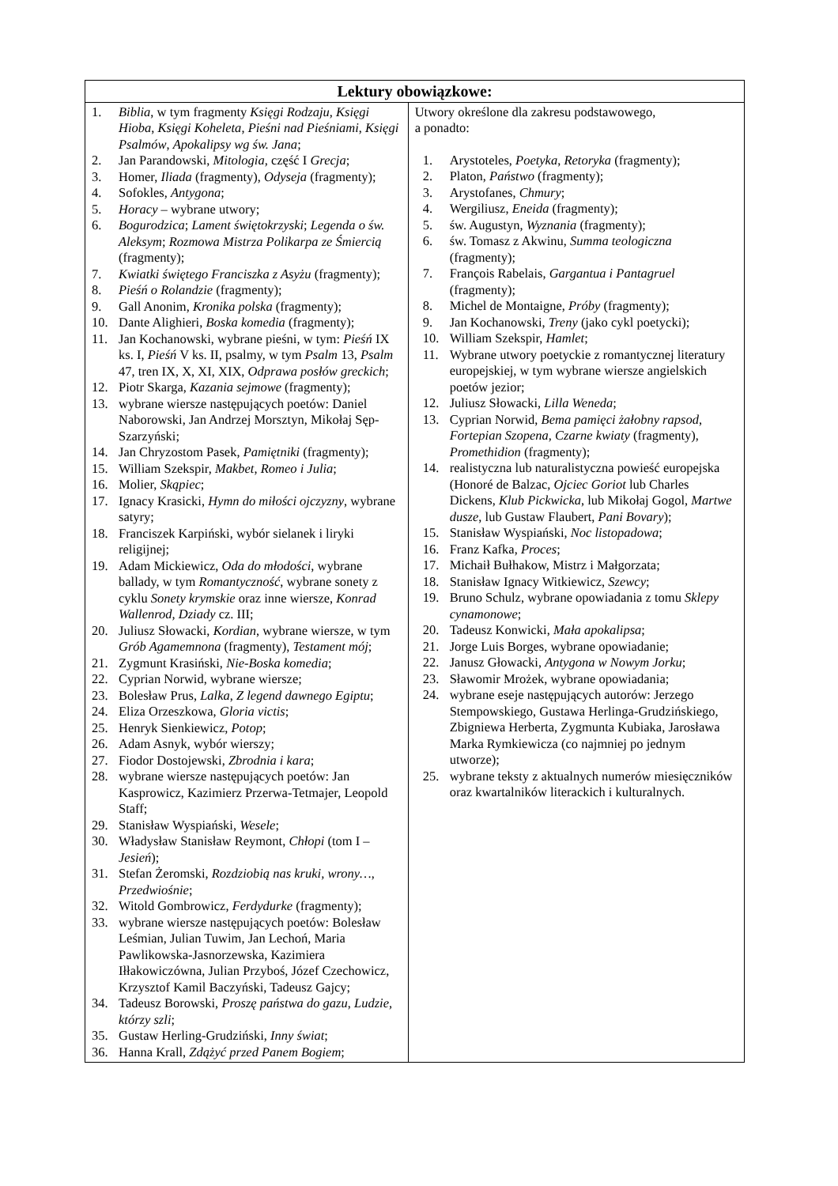| Lektury obowiązkowe: | |
| --- | --- |
| 1. Biblia , w tym fragmenty Księgi Rodzaju, Księgi Hioba , Księgi Koheleta , Pieśni nad Pieśniami , Księgi Psalmów , Apokalipsy wg św. Jana ; 2. Jan Parandowski, Mitologia, część I Grecja ; 3. Homer, Iliada (fragmenty), Odyseja (fragmenty); 4. Sofokles, Antygona ; 5. Horacy – wybrane utwory; 6. Bogurodzica ; Lament świętokrzyski ; Legenda o św. Aleksym ; Rozmowa Mistrza Polikarpa ze Śmiercią (fragmenty); 7. Kwiatki świętego Franciszka z Asyżu (fragmenty); 8. Pieśń o Rolandzie (fragmenty); 9. Gall Anonim, Kronika polska (fragmenty); 10. Dante Alighieri, Boska komedia (fragmenty); 11. Jan Kochanowski, wybrane pieśni, w tym: Pieśń IX ks. I, Pieśń V ks. II, psalmy, w tym Psalm 13, Psalm 47, tren IX, X, XI, XIX, Odprawa posłów greckich ; 12. Piotr Skarga, Kazania sejmowe (fragmenty); 13. wybrane wiersze następujących poetów: Daniel Naborowski, Jan Andrzej Morsztyn, Mikołaj Sęp-Szarzyński; 14. Jan Chryzostom Pasek, Pamiętniki (fragmenty); 15. William Szekspir, Makbet , Romeo i Julia ; 16. Molier, Skąpiec ; 17. Ignacy Krasicki, Hymn do miłości ojczyzny , wybrane satyry; 18. Franciszek Karpiński, wybór sielanek i liryki religijnej; 19. Adam Mickiewicz, Oda do młodości , wybrane ballady, w tym Romantyczność , wybrane sonety z cyklu Sonety krymskie oraz inne wiersze, Konrad Wallenrod, Dziady cz. III; 20. Juliusz Słowacki, Kordian , wybrane wiersze, w tym Grób Agamemnona (fragmenty), Testament mój ; 21. Zygmunt Krasiński, Nie-Boska komedia ; 22. Cyprian Norwid, wybrane wiersze; 23. Bolesław Prus, Lalka , Z legend dawnego Egiptu ; 24. Eliza Orzeszkowa, Gloria victis ; 25. Henryk Sienkiewicz, Potop ; 26. Adam Asnyk, wybór wierszy; 27. Fiodor Dostojewski, Zbrodnia i kara ; 28. wybrane wiersze następujących poetów: Jan Kasprowicz, Kazimierz Przerwa-Tetmajer, Leopold Staff; 29. Stanisław Wyspiański, Wesele ; 30. Władysław Stanisław Reymont, Chłopi (tom I – Jesień ); 31. Stefan Żeromski, Rozdziobią nas kruki, wrony… , Przedwiośnie ; 32. Witold Gombrowicz, Ferdydurke (fragmenty); 33. wybrane wiersze następujących poetów: Bolesław Leśmian, Julian Tuwim, Jan Lechoń, Maria Pawlikowska-Jasnorzewska, Kazimiera Iłłakowiczówna, Julian Przyboś, Józef Czechowicz, Krzysztof Kamil Baczyński, Tadeusz Gajcy; 34. Tadeusz Borowski, Proszę państwa do gazu , Ludzie, którzy szli ; 35. Gustaw Herling-Grudziński, Inny świat ; 36. Hanna Krall, Zdążyć przed Panem Bogiem ; | Utwory określone dla zakresu podstawowego, a ponadto: 1. Arystoteles, Poetyka , Retoryka (fragmenty); 2. Platon, Państwo (fragmenty); 3. Arystofanes, Chmury ; 4. Wergiliusz, Eneida (fragmenty); 5. św. Augustyn, Wyznania (fragmenty); 6. św. Tomasz z Akwinu, Summa teologiczna (fragmenty); 7. François Rabelais, Gargantua i Pantagruel (fragmenty); 8. Michel de Montaigne, Próby (fragmenty); 9. Jan Kochanowski, Treny (jako cykl poetycki); 10. William Szekspir, Hamlet ; 11. Wybrane utwory poetyckie z romantycznej literatury europejskiej, w tym wybrane wiersze angielskich poetów jezior; 12. Juliusz Słowacki, Lilla Weneda ; 13. Cyprian Norwid, Bema pamięci żałobny rapsod , Fortepian Szopena, Czarne kwiaty (fragmenty), Promethidion (fragmenty); 14. realistyczna lub naturalistyczna powieść europejska (Honoré de Balzac, Ojciec Goriot lub Charles Dickens, Klub Pickwicka , lub Mikołaj Gogol, Martwe dusze , lub Gustaw Flaubert, Pani Bovary ); 15. Stanisław Wyspiański, Noc listopadowa ; 16. Franz Kafka, Proces ; 17. Michaił Bułhakow, Mistrz i Małgorzata; 18. Stanisław Ignacy Witkiewicz, Szewcy ; 19. Bruno Schulz, wybrane opowiadania z tomu Sklepy cynamonowe ; 20. Tadeusz Konwicki, Mała apokalipsa ; 21. Jorge Luis Borges, wybrane opowiadanie; 22. Janusz Głowacki, Antygona w Nowym Jorku ; 23. Sławomir Mrożek, wybrane opowiadania; 24. wybrane eseje następujących autorów: Jerzego Stempowskiego, Gustawa Herlinga-Grudzińskiego, Zbigniewa Herberta, Zygmunta Kubiaka, Jarosława Marka Rymkiewicza (co najmniej po jednym utworze); 25. wybrane teksty z aktualnych numerów miesięczników oraz kwartalników literackich i kulturalnych. |